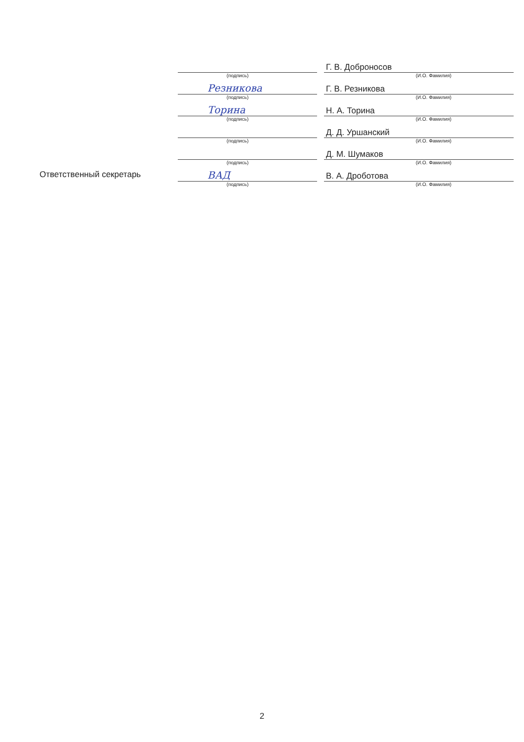| | | | Г. В. Доброносов |
| | (подпись) | | (И.О. Фамилия) |
| | Резникова | | Г. В. Резникова |
| | (подпись) | | (И.О. Фамилия) |
| | Торина | | Н. А. Торина |
| | (подпись) | | (И.О. Фамилия) |
| | | | Д. Д. Уршанский |
| | (подпись) | | (И.О. Фамилия) |
| | | | Д. М. Шумаков |
| | (подпись) | | (И.О. Фамилия) |
| Ответственный секретарь | ВАД | | В. А. Дроботова |
| | (подпись) | | (И.О. Фамилия) |
2